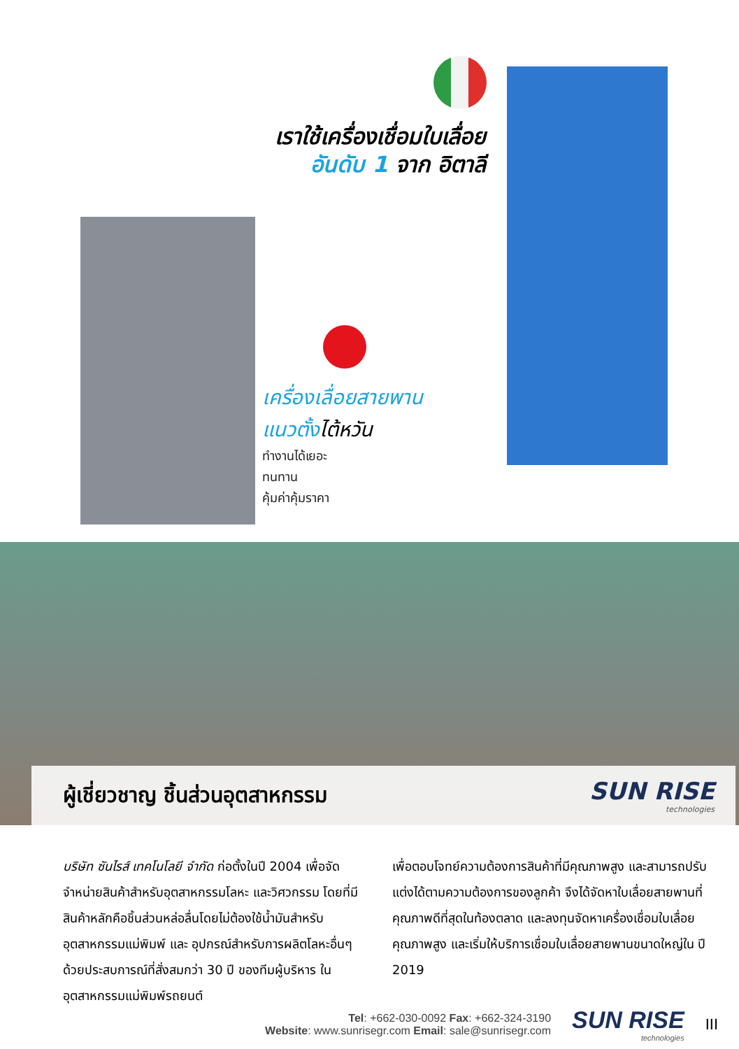เราใช้เครื่องเชื่อมใบเลื่อย
อันดับ 1 จาก อิตาลี
เครื่องเลื่อยสายพาน
แนวตั้งไต้หวัน
ทำงานได้เยอะ
ทนทาน
คุ้มค่าคุ้มราคา
ผู้เชี่ยวชาญ ชิ้นส่วนอุตสาหกรรม
SUN RISE
technologies
บริษัท ซันไรส์ เทคโนโลยี จำกัด ก่อตั้งในปี 2004 เพื่อจัดจำหน่ายสินค้าสำหรับอุตสาหกรรมโลหะ และวิศวกรรม โดยที่มีสินค้าหลักคือชิ้นส่วนหล่อลื่นโดยไม่ต้องใช้น้ำมันสำหรับอุตสาหกรรมแม่พิมพ์ และ อุปกรณ์สำหรับการผลิตโลหะอื่นๆ ด้วยประสบการณ์ที่สั่งสมกว่า 30 ปี ของทีมผู้บริหาร ในอุตสาหกรรมแม่พิมพ์รถยนต์
เพื่อตอบโจทย์ความต้องการสินค้าที่มีคุณภาพสูง และสามารถปรับแต่งได้ตามความต้องการของลูกค้า จึงได้จัดหาใบเลื่อยสายพานที่คุณภาพดีที่สุดในท้องตลาด และลงทุนจัดหาเครื่องเชื่อมใบเลื่อยคุณภาพสูง และเริ่มให้บริการเชื่อมใบเลื่อยสายพานขนาดใหญ่ใน ปี 2019
Tel: +662-030-0092 Fax: +662-324-3190
Website: www.sunrisegr.com Email: sale@sunrisegr.com
SUN RISE
technologies
III